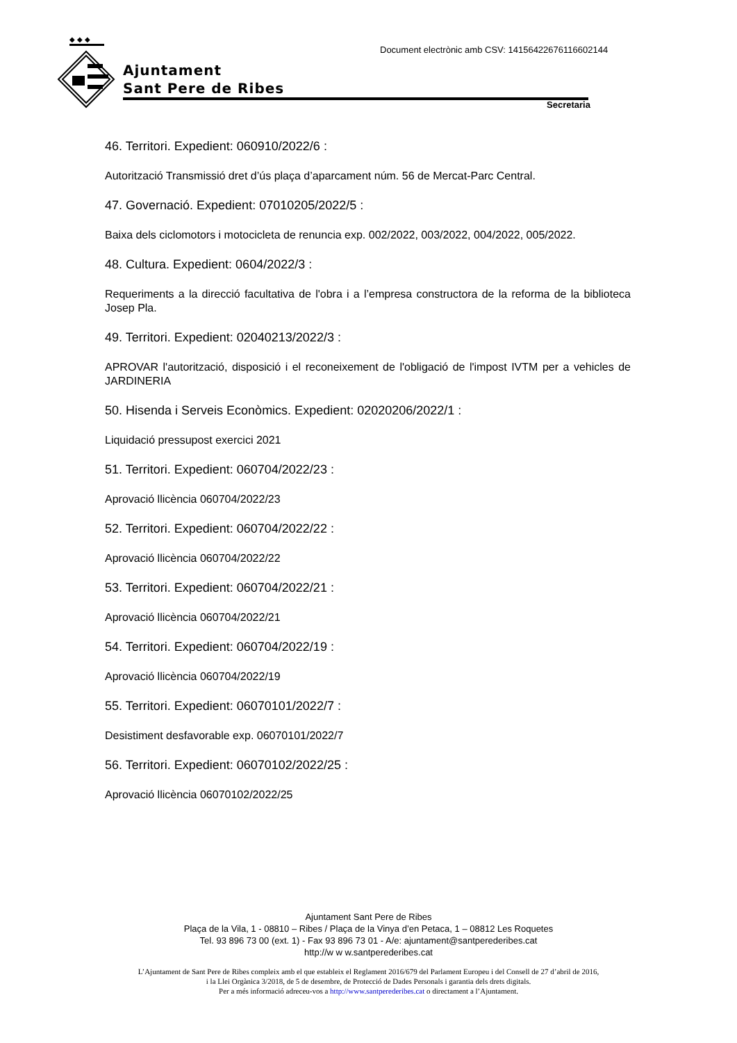◆ ◆ ◆
Ajuntament
Sant Pere de Ribes
Document electrònic amb CSV: 14156422676116602144
Secretaria
46. Territori. Expedient: 060910/2022/6 :
Autorització Transmissió dret d’ús plaça d’aparcament núm. 56 de Mercat-Parc Central.
47. Governació. Expedient: 07010205/2022/5 :
Baixa dels ciclomotors i motocicleta de renuncia exp. 002/2022, 003/2022, 004/2022, 005/2022.
48. Cultura. Expedient: 0604/2022/3 :
Requeriments a la direcció facultativa de l'obra i a l’empresa constructora de la reforma de la biblioteca Josep Pla.
49. Territori. Expedient: 02040213/2022/3 :
APROVAR l'autorització, disposició i el reconeixement de l'obligació de l'impost IVTM per a vehicles de JARDINERIA
50. Hisenda i Serveis Econòmics. Expedient: 02020206/2022/1 :
Liquidació pressupost exercici 2021
51. Territori. Expedient: 060704/2022/23 :
Aprovació llicència 060704/2022/23
52. Territori. Expedient: 060704/2022/22 :
Aprovació llicència 060704/2022/22
53. Territori. Expedient: 060704/2022/21 :
Aprovació llicència 060704/2022/21
54. Territori. Expedient: 060704/2022/19 :
Aprovació llicència 060704/2022/19
55. Territori. Expedient: 06070101/2022/7 :
Desistiment desfavorable exp. 06070101/2022/7
56. Territori. Expedient: 06070102/2022/25 :
Aprovació llicència 06070102/2022/25
Ajuntament Sant Pere de Ribes
Plaça de la Vila, 1 - 08810 – Ribes / Plaça de la Vinya d’en Petaca, 1 – 08812 Les Roquetes
Tel. 93 896 73 00 (ext. 1) - Fax 93 896 73 01 - A/e: ajuntament@santperederibes.cat
http://w w w.santperederibes.cat
L’Ajuntament de Sant Pere de Ribes compleix amb el que estableix el Reglament 2016/679 del Parlament Europeu i del Consell de 27 d’abril de 2016,
i la Llei Orgànica 3/2018, de 5 de desembre, de Protecció de Dades Personals i garantia dels drets digitals.
Per a més informació adreceu-vos a http://www.santperederibes.cat o directament a l’Ajuntament.